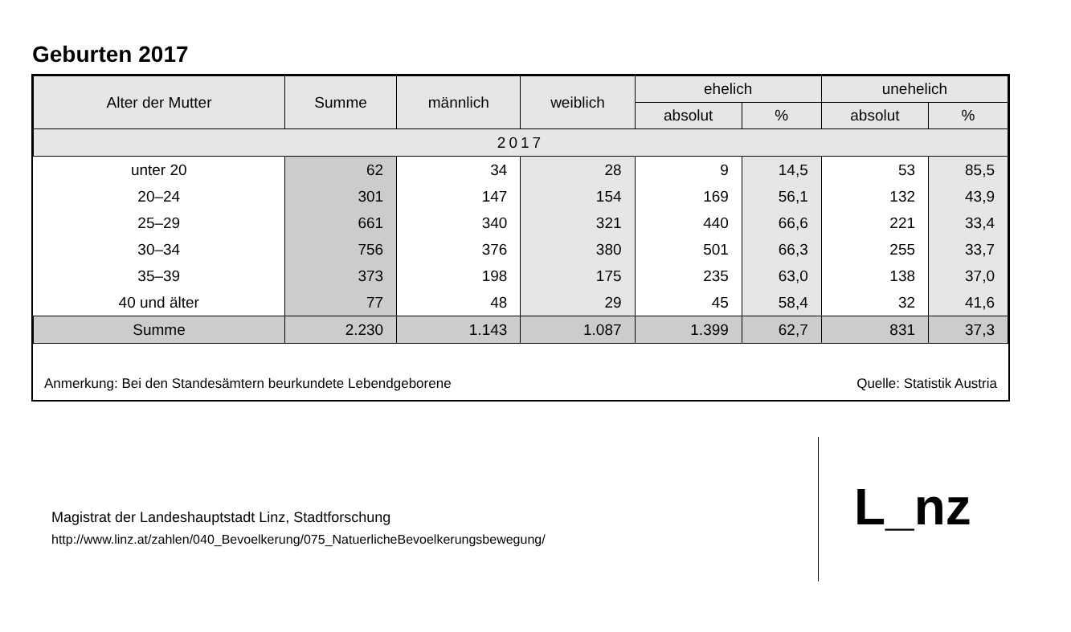Geburten 2017
| Alter der Mutter | Summe | männlich | weiblich | ehelich | | unehelich | |
| --- | --- | --- | --- | --- | --- | --- | --- |
| | | | | absolut | % | absolut | % |
| 2017 | | | | | | | |
| unter 20 | 62 | 34 | 28 | 9 | 14,5 | 53 | 85,5 |
| 20–24 | 301 | 147 | 154 | 169 | 56,1 | 132 | 43,9 |
| 25–29 | 661 | 340 | 321 | 440 | 66,6 | 221 | 33,4 |
| 30–34 | 756 | 376 | 380 | 501 | 66,3 | 255 | 33,7 |
| 35–39 | 373 | 198 | 175 | 235 | 63,0 | 138 | 37,0 |
| 40 und älter | 77 | 48 | 29 | 45 | 58,4 | 32 | 41,6 |
| Summe | 2.230 | 1.143 | 1.087 | 1.399 | 62,7 | 831 | 37,3 |
Anmerkung: Bei den Standesämtern beurkundete Lebendgeborene Quelle: Statistik Austria
Magistrat der Landeshauptstadt Linz, Stadtforschung
http://www.linz.at/zahlen/040_Bevoelkerung/075_NatuerlicheBevoelkerungsbewegung/
L_nz